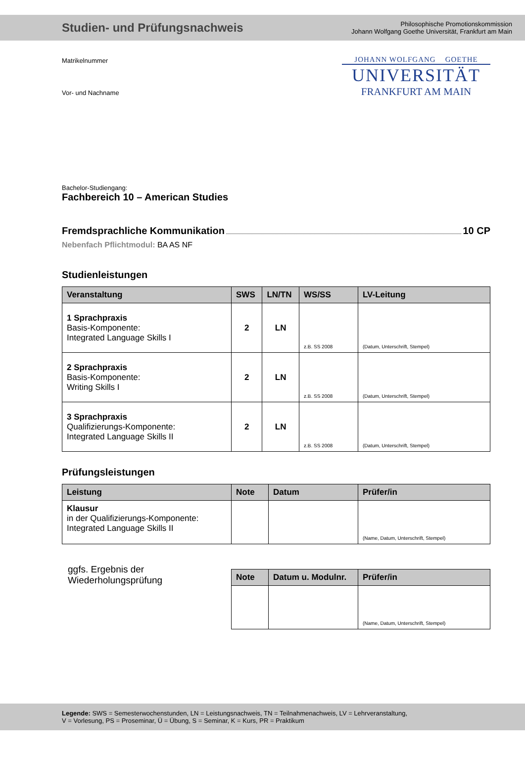Studien- und Prüfungsnachweis
Philosophische Promotionskommission
Johann Wolfgang Goethe Universität, Frankfurt am Main
Matrikelnummer
Vor- und Nachname
JOHANN WOLFGANG GOETHE
UNIVERSITÄT
FRANKFURT AM MAIN
Bachelor-Studiengang:
Fachbereich 10 – American Studies
Fremdsprachliche Kommunikation 10 CP
Nebenfach Pflichtmodul: BA AS NF
Studienleistungen
| Veranstaltung | SWS | LN/TN | WS/SS | LV-Leitung |
| --- | --- | --- | --- | --- |
| 1 Sprachpraxis Basis-Komponente: Integrated Language Skills I | 2 | LN | z.B. SS 2008 | (Datum, Unterschrift, Stempel) |
| 2 Sprachpraxis Basis-Komponente: Writing Skills I | 2 | LN | z.B. SS 2008 | (Datum, Unterschrift, Stempel) |
| 3 Sprachpraxis Qualifizierungs-Komponente: Integrated Language Skills II | 2 | LN | z.B. SS 2008 | (Datum, Unterschrift, Stempel) |
Prüfungsleistungen
| Leistung | Note | Datum | Prüfer/in |
| --- | --- | --- | --- |
| Klausur in der Qualifizierungs-Komponente: Integrated Language Skills II | | | (Name, Datum, Unterschrift, Stempel) |
ggfs. Ergebnis der
Wiederholungsprüfung
| Note | Datum u. Modulnr. | Prüfer/in |
| --- | --- | --- |
| | | (Name, Datum, Unterschrift, Stempel) |
Legende: SWS = Semesterwochenstunden, LN = Leistungsnachweis, TN = Teilnahmenachweis, LV = Lehrveranstaltung,
V = Vorlesung, PS = Proseminar, Ü = Übung, S = Seminar, K = Kurs, PR = Praktikum